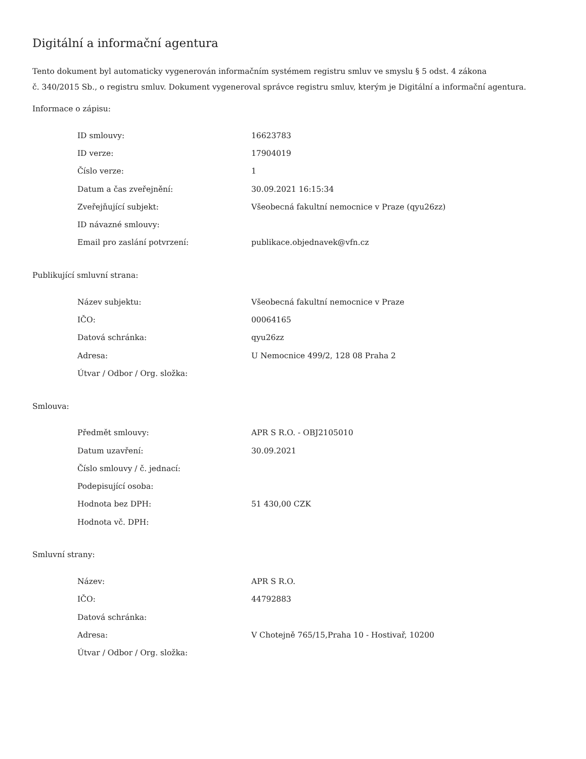Digitální a informační agentura
Tento dokument byl automaticky vygenerován informačním systémem registru smluv ve smyslu § 5 odst. 4 zákona
č. 340/2015 Sb., o registru smluv. Dokument vygeneroval správce registru smluv, kterým je Digitální a informační agentura.
Informace o zápisu:
| ID smlouvy: | 16623783 |
| ID verze: | 17904019 |
| Číslo verze: | 1 |
| Datum a čas zveřejnění: | 30.09.2021 16:15:34 |
| Zveřejňující subjekt: | Všeobecná fakultní nemocnice v Praze (qyu26zz) |
| ID návazné smlouvy: | |
| Email pro zaslání potvrzení: | publikace.objednavek@vfn.cz |
Publikující smluvní strana:
| Název subjektu: | Všeobecná fakultní nemocnice v Praze |
| IČO: | 00064165 |
| Datová schránka: | qyu26zz |
| Adresa: | U Nemocnice 499/2, 128 08 Praha 2 |
| Útvar / Odbor / Org. složka: | |
Smlouva:
| Předmět smlouvy: | APR S R.O. - OBJ2105010 |
| Datum uzavření: | 30.09.2021 |
| Číslo smlouvy / č. jednací: | |
| Podepisující osoba: | |
| Hodnota bez DPH: | 51 430,00 CZK |
| Hodnota vč. DPH: | |
Smluvní strany:
| Název: | APR S R.O. |
| IČO: | 44792883 |
| Datová schránka: | |
| Adresa: | V Chotejně 765/15,Praha 10 - Hostivař, 10200 |
| Útvar / Odbor / Org. složka: | |